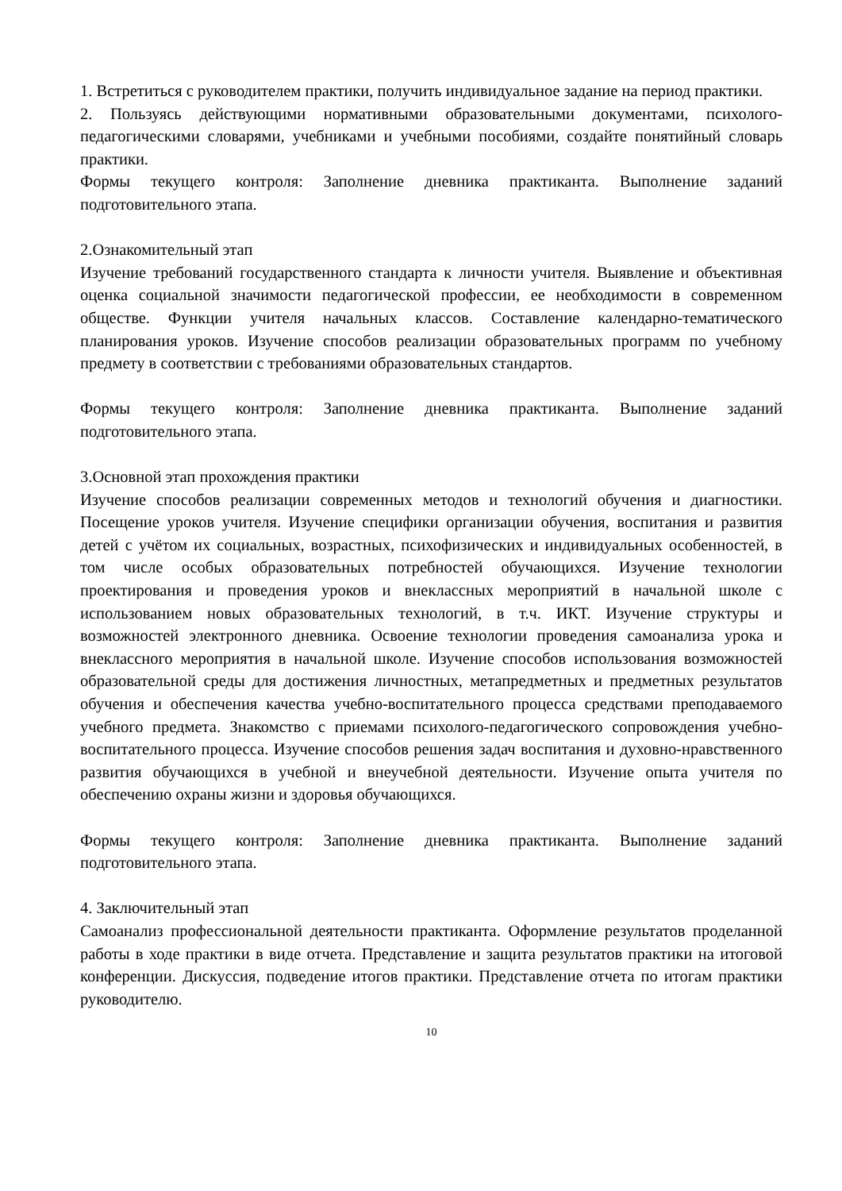1. Встретиться с руководителем практики, получить индивидуальное задание на период практики.
2. Пользуясь действующими нормативными образовательными документами, психолого-педагогическими словарями, учебниками и учебными пособиями, создайте понятийный словарь практики.
Формы текущего контроля: Заполнение дневника практиканта. Выполнение заданий подготовительного этапа.
2.Ознакомительный этап
Изучение требований государственного стандарта к личности учителя. Выявление и объективная оценка социальной значимости педагогической профессии, ее необходимости в современном обществе. Функции учителя начальных классов. Составление календарно-тематического планирования уроков. Изучение способов реализации образовательных программ по учебному предмету в соответствии с требованиями образовательных стандартов.
Формы текущего контроля: Заполнение дневника практиканта. Выполнение заданий подготовительного этапа.
3.Основной этап прохождения практики
Изучение способов реализации современных методов и технологий обучения и диагностики. Посещение уроков учителя. Изучение специфики организации обучения, воспитания и развития детей с учётом их социальных, возрастных, психофизических и индивидуальных особенностей, в том числе особых образовательных потребностей обучающихся. Изучение технологии проектирования и проведения уроков и внеклассных мероприятий в начальной школе с использованием новых образовательных технологий, в т.ч. ИКТ. Изучение структуры и возможностей электронного дневника. Освоение технологии проведения самоанализа урока и внеклассного мероприятия в начальной школе. Изучение способов использования возможностей образовательной среды для достижения личностных, метапредметных и предметных результатов обучения и обеспечения качества учебно-воспитательного процесса средствами преподаваемого учебного предмета. Знакомство с приемами психолого-педагогического сопровождения учебно-воспитательного процесса. Изучение способов решения задач воспитания и духовно-нравственного развития обучающихся в учебной и внеучебной деятельности. Изучение опыта учителя по обеспечению охраны жизни и здоровья обучающихся.
Формы текущего контроля: Заполнение дневника практиканта. Выполнение заданий подготовительного этапа.
4. Заключительный этап
Самоанализ профессиональной деятельности практиканта. Оформление результатов проделанной работы в ходе практики в виде отчета. Представление и защита результатов практики на итоговой конференции. Дискуссия, подведение итогов практики. Представление отчета по итогам практики руководителю.
10